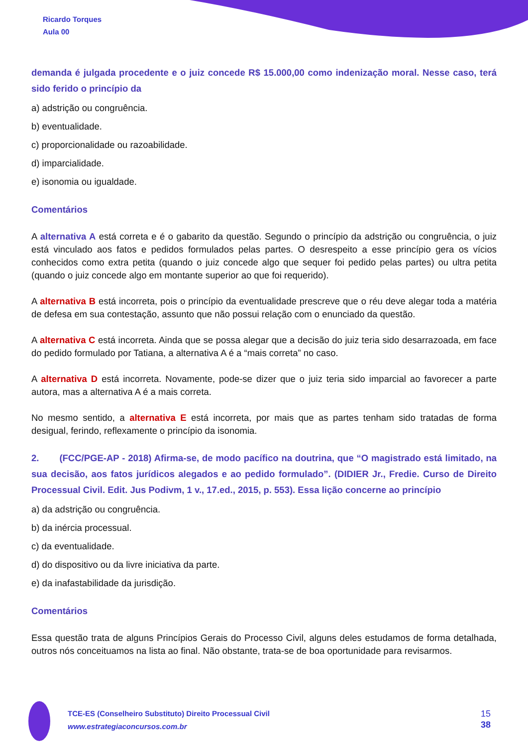Ricardo Torques
Aula 00
demanda é julgada procedente e o juiz concede R$ 15.000,00 como indenização moral. Nesse caso, terá sido ferido o princípio da
a) adstrição ou congruência.
b) eventualidade.
c) proporcionalidade ou razoabilidade.
d) imparcialidade.
e) isonomia ou igualdade.
Comentários
A alternativa A está correta e é o gabarito da questão. Segundo o princípio da adstrição ou congruência, o juiz está vinculado aos fatos e pedidos formulados pelas partes. O desrespeito a esse princípio gera os vícios conhecidos como extra petita (quando o juiz concede algo que sequer foi pedido pelas partes) ou ultra petita (quando o juiz concede algo em montante superior ao que foi requerido).
A alternativa B está incorreta, pois o princípio da eventualidade prescreve que o réu deve alegar toda a matéria de defesa em sua contestação, assunto que não possui relação com o enunciado da questão.
A alternativa C está incorreta. Ainda que se possa alegar que a decisão do juiz teria sido desarrazoada, em face do pedido formulado por Tatiana, a alternativa A é a “mais correta” no caso.
A alternativa D está incorreta. Novamente, pode-se dizer que o juiz teria sido imparcial ao favorecer a parte autora, mas a alternativa A é a mais correta.
No mesmo sentido, a alternativa E está incorreta, por mais que as partes tenham sido tratadas de forma desigual, ferindo, reflexamente o princípio da isonomia.
2. (FCC/PGE-AP - 2018) Afirma-se, de modo pacífico na doutrina, que “O magistrado está limitado, na sua decisão, aos fatos jurídicos alegados e ao pedido formulado”. (DIDIER Jr., Fredie. Curso de Direito Processual Civil. Edit. Jus Podivm, 1 v., 17.ed., 2015, p. 553). Essa lição concerne ao princípio
a) da adstrição ou congruência.
b) da inércia processual.
c) da eventualidade.
d) do dispositivo ou da livre iniciativa da parte.
e) da inafastabilidade da jurisdição.
Comentários
Essa questão trata de alguns Princípios Gerais do Processo Civil, alguns deles estudamos de forma detalhada, outros nós conceituamos na lista ao final. Não obstante, trata-se de boa oportunidade para revisarmos.
TCE-ES (Conselheiro Substituto) Direito Processual Civil
www.estrategiaconcursos.com.br
15
38